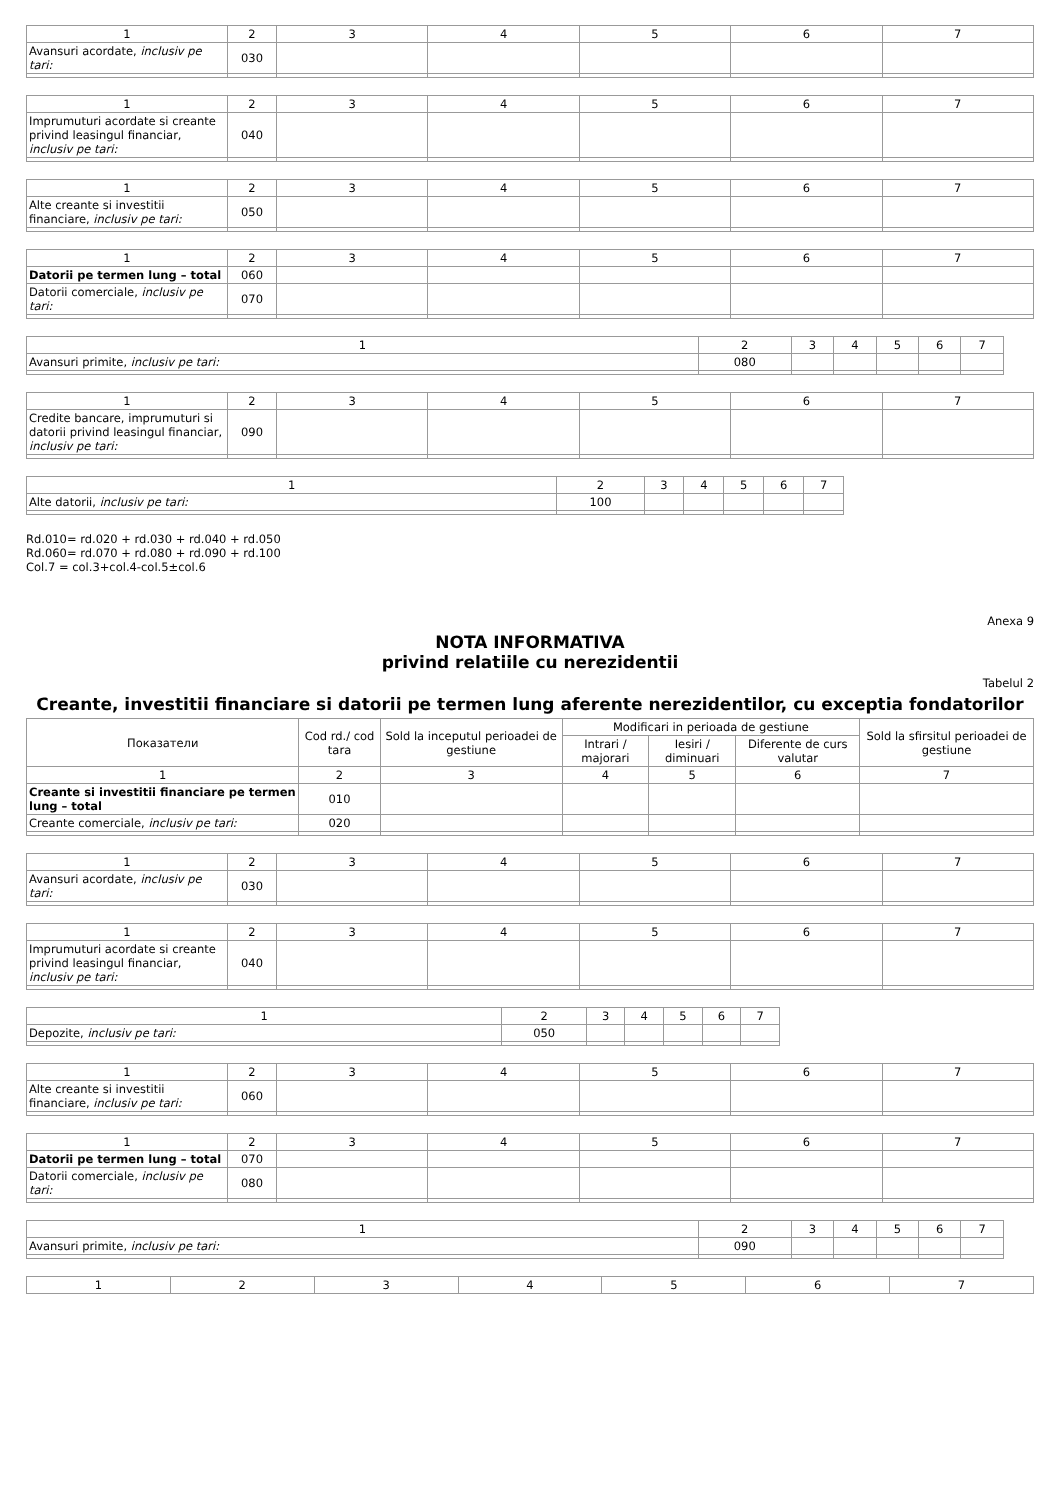| 1 | 2 | 3 | 4 | 5 | 6 | 7 |
| --- | --- | --- | --- | --- | --- | --- |
| Avansuri acordate, inclusiv pe tari: | 030 | | | | | |
| 1 | 2 | 3 | 4 | 5 | 6 | 7 |
| --- | --- | --- | --- | --- | --- | --- |
| Imprumuturi acordate si creante privind leasingul financiar, inclusiv pe tari: | 040 | | | | | |
| 1 | 2 | 3 | 4 | 5 | 6 | 7 |
| --- | --- | --- | --- | --- | --- | --- |
| Alte creante si investitii financiare, inclusiv pe tari: | 050 | | | | | |
| 1 | 2 | 3 | 4 | 5 | 6 | 7 |
| --- | --- | --- | --- | --- | --- | --- |
| Datorii pe termen lung – total | 060 | | | | | |
| Datorii comerciale, inclusiv pe tari: | 070 | | | | | |
| 1 | 2 | 3 | 4 | 5 | 6 | 7 |
| --- | --- | --- | --- | --- | --- | --- |
| Avansuri primite, inclusiv pe tari: | 080 | | | | | |
| 1 | 2 | 3 | 4 | 5 | 6 | 7 |
| --- | --- | --- | --- | --- | --- | --- |
| Credite bancare, imprumuturi si datorii privind leasingul financiar, inclusiv pe tari: | 090 | | | | | |
| 1 | 2 | 3 | 4 | 5 | 6 | 7 |
| --- | --- | --- | --- | --- | --- | --- |
| Alte datorii, inclusiv pe tari: | 100 | | | | | |
Rd.010= rd.020 + rd.030 + rd.040 + rd.050
Rd.060= rd.070 + rd.080 + rd.090 + rd.100
Col.7 = col.3+col.4-col.5±col.6
Anexa 9
NOTA INFORMATIVA
privind relatiile cu nerezidentii
Tabelul 2
Creante, investitii financiare si datorii pe termen lung aferente nerezidentilor, cu exceptia fondatorilor
| Показатели | Cod rd./ cod tara | Sold la inceputul perioadei de gestiune | Modificari in perioada de gestiune | | | Sold la sfirsitul perioadei de gestiune |
| --- | --- | --- | --- | --- | --- | --- |
| | | | Intrari / majorari | Iesiri / diminuari | Diferente de curs valutar | |
| 1 | 2 | 3 | 4 | 5 | 6 | 7 |
| Creante si investitii financiare pe termen lung – total | 010 | | | | | |
| Creante comerciale, inclusiv pe tari: | 020 | | | | | |
| 1 | 2 | 3 | 4 | 5 | 6 | 7 |
| --- | --- | --- | --- | --- | --- | --- |
| Avansuri acordate, inclusiv pe tari: | 030 | | | | | |
| 1 | 2 | 3 | 4 | 5 | 6 | 7 |
| --- | --- | --- | --- | --- | --- | --- |
| Imprumuturi acordate si creante privind leasingul financiar, inclusiv pe tari: | 040 | | | | | |
| 1 | 2 | 3 | 4 | 5 | 6 | 7 |
| --- | --- | --- | --- | --- | --- | --- |
| Depozite, inclusiv pe tari: | 050 | | | | | |
| 1 | 2 | 3 | 4 | 5 | 6 | 7 |
| --- | --- | --- | --- | --- | --- | --- |
| Alte creante si investitii financiare, inclusiv pe tari: | 060 | | | | | |
| 1 | 2 | 3 | 4 | 5 | 6 | 7 |
| --- | --- | --- | --- | --- | --- | --- |
| Datorii pe termen lung – total | 070 | | | | | |
| Datorii comerciale, inclusiv pe tari: | 080 | | | | | |
| 1 | 2 | 3 | 4 | 5 | 6 | 7 |
| --- | --- | --- | --- | --- | --- | --- |
| Avansuri primite, inclusiv pe tari: | 090 | | | | | |
| 1 | 2 | 3 | 4 | 5 | 6 | 7 |
| --- | --- | --- | --- | --- | --- | --- |